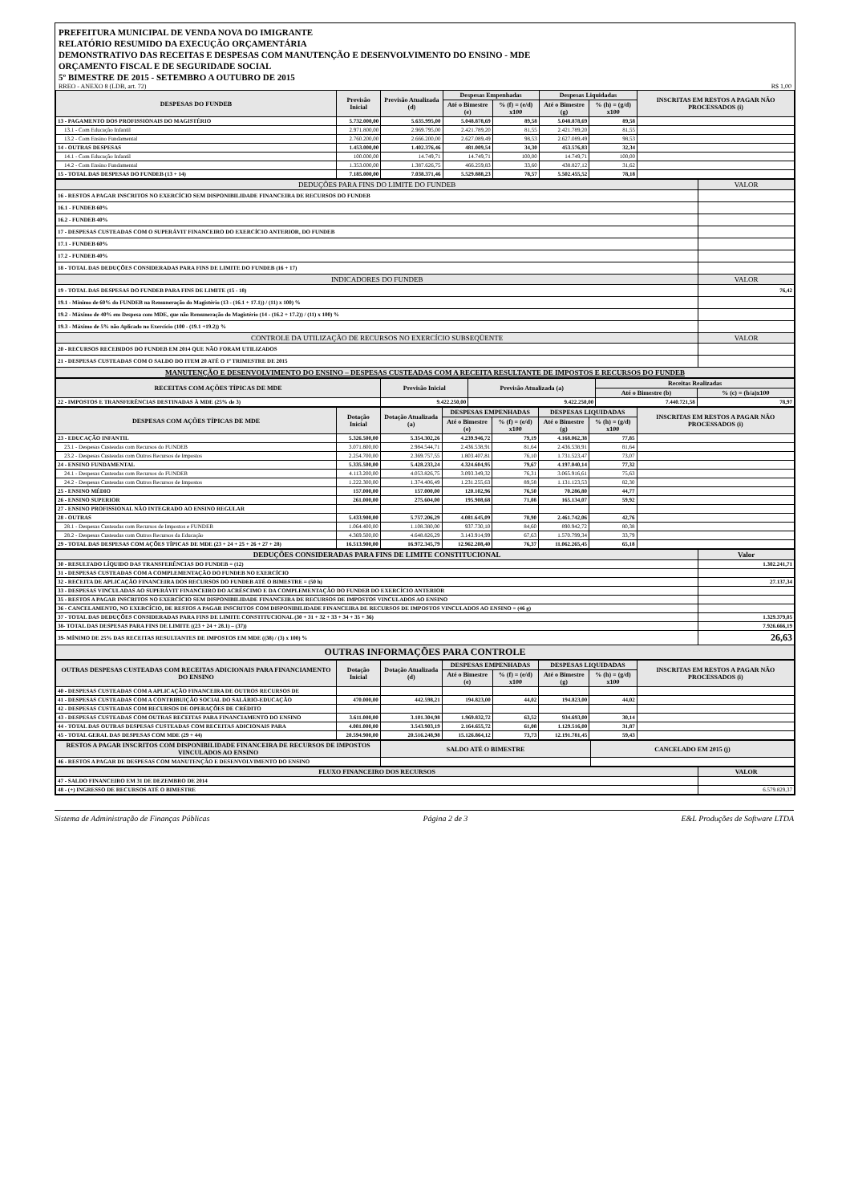PREFEITURA MUNICIPAL DE VENDA NOVA DO IMIGRANTE
RELATÓRIO RESUMIDO DA EXECUÇÃO ORÇAMENTÁRIA
DEMONSTRATIVO DAS RECEITAS E DESPESAS COM MANUTENÇÃO E DESENVOLVIMENTO DO ENSINO - MDE
ORÇAMENTO FISCAL E DE SEGURIDADE SOCIAL
5º BIMESTRE DE 2015 - SETEMBRO A OUTUBRO DE 2015
RREO - ANEXO 8 (LDB, art. 72) R$ 1,00
| DESPESAS DO FUNDEB | Previsão Inicial | Previsão Atualizada (d) | Despesas Empenhadas | | Despesas Liquidadas | | INSCRITAS EM RESTOS A PAGAR NÃO PROCESSADOS (i) |
| --- | --- | --- | --- | --- | --- | --- | --- |
| | | | Até o Bimestre (e) | % (f) = (e/d) x100 | Até o Bimestre (g) | % (h) = (g/d) x100 | |
| 13 - PAGAMENTO DOS PROFISSIONAIS DO MAGISTÉRIO | 5.732.000,00 | 5.635.995,00 | 5.048.878,69 | 89,58 | 5.048.878,69 | 89,58 | |
| 13.1 - Com Educação Infantil | 2.971.800,00 | 2.969.795,00 | 2.421.789,20 | 81,55 | 2.421.789,20 | 81,55 | |
| 13.2 - Com Ensino Fundamental | 2.760.200,00 | 2.666.200,00 | 2.627.089,49 | 98,53 | 2.627.089,49 | 98,53 | |
| 14 - OUTRAS DESPESAS | 1.453.000,00 | 1.402.376,46 | 481.009,54 | 34,30 | 453.576,83 | 32,34 | |
| 14.1 - Com Educação Infantil | 100.000,00 | 14.749,71 | 14.749,71 | 100,00 | 14.749,71 | 100,00 | |
| 14.2 - Com Ensino Fundamental | 1.353.000,00 | 1.387.626,75 | 466.259,83 | 33,60 | 438.827,12 | 31,62 | |
| 15 - TOTAL DAS DESPESAS DO FUNDEB (13 + 14) | 7.185.000,00 | 7.038.371,46 | 5.529.888,23 | 78,57 | 5.502.455,52 | 78,18 | |
| DEDUÇÕES PARA FINS DO LIMITE DO FUNDEB | VALOR |
| 16 - RESTOS A PAGAR INSCRITOS NO EXERCÍCIO SEM DISPONIBILIDADE FINANCEIRA DE RECURSOS DO FUNDEB | |
| 16.1 - FUNDEB 60% | |
| 16.2 - FUNDEB 40% | |
| 17 - DESPESAS CUSTEADAS COM O SUPERÁVIT FINANCEIRO DO EXERCÍCIO ANTERIOR, DO FUNDEB | |
| 17.1 - FUNDEB 60% | |
| 17.2 - FUNDEB 40% | |
| 18 - TOTAL DAS DEDUÇÕES CONSIDERADAS PARA FINS DE LIMITE DO FUNDEB (16 + 17) | |
| INDICADORES DO FUNDEB | VALOR |
| 19 - TOTAL DAS DESPESAS DO FUNDEB PARA FINS DE LIMITE (15 - 18) | 76,42 |
| 19.1 - Mínimo de 60% do FUNDEB na Remuneração do Magistério (13 - (16.1 + 17.1)) / (11) x 100) % | |
| 19.2 - Máximo de 40% em Despesa com MDE, que não Remuneração do Magistério (14 - (16.2 + 17.2)) / (11) x 100) % | |
| 19.3 - Máximo de 5% não Aplicado no Exercício (100 - (19.1 +19.2)) % | |
| CONTROLE DA UTILIZAÇÃO DE RECURSOS NO EXERCÍCIO SUBSEQÜENTE | VALOR |
| 20 - RECURSOS RECEBIDOS DO FUNDEB EM 2014 QUE NÃO FORAM UTILIZADOS | |
| 21 - DESPESAS CUSTEADAS COM O SALDO DO ITEM 20 ATÉ O 1º TRIMESTRE DE 2015 | |
| MANUTENÇÃO E DESENVOLVIMENTO DO ENSINO – DESPESAS CUSTEADAS COM A RECEITA RESULTANTE DE IMPOSTOS E RECURSOS DO FUNDEB | |
| RECEITAS COM AÇÕES TÍPICAS DE MDE | Previsão Inicial | Previsão Atualizada (a) | Receitas Realizadas | |
| --- | --- | --- | --- | --- |
| | | | Até o Bimestre (b) | % (c) = (b/a)x100 |
| 22 - IMPOSTOS E TRANSFERÊNCIAS DESTINADAS À MDE (25% de 3) | 9.422.250,00 | 9.422.250,00 | 7.440.721,58 | 78,97 |
| DESPESAS COM AÇÕES TÍPICAS DE MDE | Dotação Inicial | Dotação Atualizada (a) | DESPESAS EMPENHADAS | | DESPESAS LIQUIDADAS | | INSCRITAS EM RESTOS A PAGAR NÃO PROCESSADOS (i) |
| --- | --- | --- | --- | --- | --- | --- | --- |
| | | | Até o Bimestre (e) | % (f) = (e/d) x100 | Até o Bimestre (g) | % (h) = (g/d) x100 | |
| 23 - EDUCAÇÃO INFANTIL | 5.326.500,00 | 5.354.302,26 | 4.239.946,72 | 79,19 | 4.168.062,38 | 77,85 | |
| 23.1 - Despesas Custeadas com Recursos do FUNDEB | 3.071.800,00 | 2.984.544,71 | 2.436.538,91 | 81,64 | 2.436.538,91 | 81,64 | |
| 23.2 - Despesas Custeadas com Outros Recursos de Impostos | 2.254.700,00 | 2.369.757,55 | 1.803.407,81 | 76,10 | 1.731.523,47 | 73,07 | |
| 24 - ENSINO FUNDAMENTAL | 5.335.500,00 | 5.428.233,24 | 4.324.604,95 | 79,67 | 4.197.040,14 | 77,32 | |
| 24.1 - Despesas Custeadas com Recursos do FUNDEB | 4.113.200,00 | 4.053.826,75 | 3.093.349,32 | 76,31 | 3.065.916,61 | 75,63 | |
| 24.2 - Despesas Custeadas com Outros Recursos de Impostos | 1.222.300,00 | 1.374.406,49 | 1.231.255,63 | 89,58 | 1.131.123,53 | 82,30 | |
| 25 - ENSINO MÉDIO | 157.000,00 | 157.000,00 | 120.102,96 | 76,50 | 70.286,80 | 44,77 | |
| 26 - ENSINO SUPERIOR | 261.000,00 | 275.604,00 | 195.908,68 | 71,08 | 165.134,07 | 59,92 | |
| 27 - ENSINO PROFISSIONAL NÃO INTEGRADO AO ENSINO REGULAR | | | | | | | |
| 28 - OUTRAS | 5.433.900,00 | 5.757.206,29 | 4.081.645,09 | 70,90 | 2.461.742,06 | 42,76 | |
| 28.1 - Despesas Custeadas com Recursos de Impostos e FUNDEB | 1.064.400,00 | 1.108.380,00 | 937.730,10 | 84,60 | 890.942,72 | 80,38 | |
| 28.2 - Despesas Custeadas com Outros Recursos da Educação | 4.369.500,00 | 4.648.826,29 | 3.143.914,99 | 67,63 | 1.570.799,34 | 33,79 | |
| 29 - TOTAL DAS DESPESAS COM AÇÕES TÍPICAS DE MDE (23 + 24 + 25 + 26 + 27 + 28) | 16.513.900,00 | 16.972.345,79 | 12.962.208,40 | 76,37 | 11.062.265,45 | 65,18 | |
| DEDUÇÕES CONSIDERADAS PARA FINS DE LIMITE CONSTITUCIONAL | Valor |
| 30 - RESULTADO LÍQUIDO DAS TRANSFERÊNCIAS DO FUNDEB = (12) | 1.302.241,71 |
| 31 - DESPESAS CUSTEADAS COM A COMPLEMENTAÇÃO DO FUNDEB NO EXERCÍCIO | |
| 32 - RECEITA DE APLICAÇÃO FINANCEIRA DOS RECURSOS DO FUNDEB ATÉ O BIMESTRE = (50 h) | 27.137,34 |
| 33 - DESPESAS VINCULADAS AO SUPERÁVIT FINANCEIRO DO ACRÉSCIMO E DA COMPLEMENTAÇÃO DO FUNDEB DO EXERCÍCIO ANTERIOR | |
| 35 - RESTOS A PAGAR INSCRITOS NO EXERCÍCIO SEM DISPONIBILIDADE FINANCEIRA DE RECURSOS DE IMPOSTOS VINCULADOS AO ENSINO | |
| 36 - CANCELAMENTO, NO EXERCÍCIO, DE RESTOS A PAGAR INSCRITOS COM DISPONIBILIDADE FINANCEIRA DE RECURSOS DE IMPOSTOS VINCULADOS AO ENSINO = (46 g) | |
| 37 - TOTAL DAS DEDUÇÕES CONSIDERADAS PARA FINS DE LIMITE CONSTITUCIONAL (30 + 31 + 32 + 33 + 34 + 35 + 36) | 1.329.379,05 |
| 38- TOTAL DAS DESPESAS PARA FINS DE LIMITE ((23 + 24 + 28.1) – (37)) | 7.926.666,19 |
| 39- MÍNIMO DE 25% DAS RECEITAS RESULTANTES DE IMPOSTOS EM MDE ((38) / (3) x 100) % | 26,63 |
| OUTRAS INFORMAÇÕES PARA CONTROLE | |
| OUTRAS DESPESAS CUSTEADAS COM RECEITAS ADICIONAIS PARA FINANCIAMENTO DO ENSINO | Dotação Inicial | Dotação Atualizada (d) | DESPESAS EMPENHADAS | | DESPESAS LIQUIDADAS | | INSCRITAS EM RESTOS A PAGAR NÃO PROCESSADOS (i) |
| --- | --- | --- | --- | --- | --- | --- | --- |
| | | | Até o Bimestre (e) | % (f) = (e/d) x100 | Até o Bimestre (g) | % (h) = (g/d) x100 | |
| 40 - DESPESAS CUSTEADAS COM A APLICAÇÃO FINANCEIRA DE OUTROS RECURSOS DE | | | | | | | |
| 41 - DESPESAS CUSTEADAS COM A CONTRIBUIÇÃO SOCIAL DO SALÁRIO-EDUCAÇÃO | 470.000,00 | 442.598,21 | 194.823,00 | 44,02 | 194.823,00 | 44,02 | |
| 42 - DESPESAS CUSTEADAS COM RECURSOS DE OPERAÇÕES DE CRÉDITO | | | | | | | |
| 43 - DESPESAS CUSTEADAS COM OUTRAS RECEITAS PARA FINANCIAMENTO DO ENSINO | 3.611.000,00 | 3.101.304,98 | 1.969.832,72 | 63,52 | 934.693,00 | 30,14 | |
| 44 - TOTAL DAS OUTRAS DESPESAS CUSTEADAS COM RECEITAS ADICIONAIS PARA | 4.081.000,00 | 3.543.903,19 | 2.164.655,72 | 61,08 | 1.129.516,00 | 31,87 | |
| 45 - TOTAL GERAL DAS DESPESAS COM MDE (29 + 44) | 20.594.900,00 | 20.516.248,98 | 15.126.864,12 | 73,73 | 12.191.781,45 | 59,43 | |
| RESTOS A PAGAR INSCRITOS COM DISPONIBILIDADE FINANCEIRA DE RECURSOS DE IMPOSTOS VINCULADOS AO ENSINO | SALDO ATÉ O BIMESTRE | CANCELADO EM 2015 (j) |
| --- | --- | --- |
| 46 - RESTOS A PAGAR DE DESPESAS COM MANUTENÇÃO E DESENVOLVIMENTO DO ENSINO | | |
| FLUXO FINANCEIRO DOS RECURSOS | VALOR |
| --- | --- |
| 47 - SALDO FINANCEIRO EM 31 DE DEZEMBRO DE 2014 | |
| 48 - (+) INGRESSO DE RECURSOS ATÉ O BIMESTRE | 6.579.829,37 |
Sistema de Administração de Finanças Públicas Página 2 de 3 E&L Produções de Software LTDA